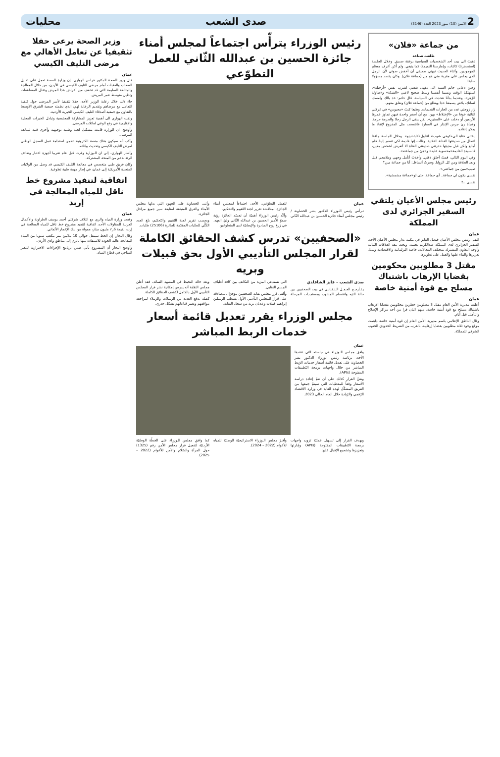2 الاثنين (10) تموز 2023 العدد (3146) صدى الشعب محليات
من جماعة «فلان»
طلعت شناعة
ذهبتُ الى بيت أحد الشخصيات السياسية برفقة صديق. وخلال الجلسة (استحضرنا) كائنات، و(مارسنا النميمة) كما ينبغي. ولم أكن أعرف معظم الموجودين. وأثناء الحديث نبهني صديقي أن أخفض صوتي لأن الرجل الذي يجلس على مقربة مني هو من (جماعة فلان). وكان يقصد مسؤولا سابقا.
وحين دعاني حاتم السيد الى مقهى شعبي لشرب نفس «أرجيلة»، استهلكنا الوقت ونسينا أنفسنا وسط ضجيج لاعبي «الشدّة» و«طاولة الزّهر»، وعندما بدأنا نتحدث في السياسة، قال حاتم: خذ بالك وامسك لسانك، بلاش يسمعنا حدا ويطلع من (جماعة فلان) ونعلق معهم.
زار زوجتي عدد من الجارات القديمات. وطبعا كنتُ «محبوس» في غرفتي النائية خوفا من «الإختلاط» بهن. مع أن أصغر واحدة فيهن تجاوز عمرها الأربعين أو دخلت على «الستين». لكن يبقى الرجل رجلا والحرمة حرمة. وفجأة رن جرس الإنذار في العمارة فانتفضت مثل المفزوع لإنقاذ ما يمكن إنقاذه.
دعتني فتاة الى«كوفي شوب» لتناول«كابتشينو». وخلال الجلسة جاءها اتصال من صديقتها الفنانة الفلانية. وقالت إنها قادمة لكي تنضم إلينا. فلم أمانع ولكن قبل مجيئها حذرتني صديقتي الفتاة الا أتعرض لشخص معين، فالسيدة القادمة«محسوبة عليه» و«هيّ من جماعته».
وفي اليوم التالي، قمتُ أحلق ذقني. وأخذتُ أتأمل وجهي وملامحي قبل وبعد الحلاقة ومن كل الزوايا. وصرتُ أتساءل: أنا من جماعة مين؟
طيب«مين من جماعتي».
نفسي يكون لي جماعة.. أي جماعة. حتى لو«جماعة مشمشية».
نفسي..،!!
رئيس مجلس الأعيان يلتقي السفير الجزائري لدى المملكة
عمان
التقى رئيس مجلس الأعيان فيصل الفايز في مكتبه بدار مجلس الأعيان الأحد، السفير الجزائري لدى المملكة عبدالكريم بحسه، وبحث معه العلاقات الثنائية وأوجه التعاون المشترك بمختلف المجالات، خاصة البرلمانية والاقتصادية وسبل تعزيزها والبناء عليها والعمل على تطويرها.
مقتل 3 مطلوبين محكومين بقضايا الإرهاب باشتباك مسلح مع قوة أمنية خاصة
عمان
أعلنت مديرية الأمن العام مقتل 3 مطلوبين خطرين محكومين بقضايا الإرهاب باشتباك مسلح مع قوة أمنية خاصة، منهم اثنان فرا من أحد مراكز الإصلاح والتأهيل قبل أيام.
وقال الناطق الإعلامي باسم مديرية الأمن العام إن قوة أمنية خاصة داهمت موقع وجود ثلاثة مطلوبين بقضايا إرهابية، بالقرب من الشريط الحدودي الجنوب الشرقي للمملكة.
رئيس الوزراء يترأّس اجتماعاً لمجلس أمناء جائزة الحسين بن عبدالله الثّاني للعمل التطوّعي
عمان
تـرأس رئيس الـوزراء الدكتور بشر الخصاونة / رئيس مجلس أمناء جائزة الحسين بن عبدالله الثّاني للعمل التطوّعي، الأحد، اجتماعاً لمجلس أمناء الجائزة، لمناقشة تقرير لجنة التّقييم والتحكيم.
وأكّد رئيس الوزراء أهميّة أن تجسّد الجائزة رؤية سموّ الأمير الحسين بن عبدالله الثّاني وليّ العهد، في زرع روح المبادرة والإيجابيّة لدى المتطوعين.
وأثنى الخصاونة على الجهود التي بذلها مجلس الأمناء والفرق المنبثقة لمتابعة سير جميع مراحل الجائزة.
وبحسب تقرير لجنة التّقييم والتّحكيم، بلغ العدد الكُلّي للطلبات المقدّمة للجائزة (25106) طلبات.
«الصحفيين» تدرس كشف الحقائق الكاملة لقرار المجلس التأديبي الأول بحق قبيلات وبريه
صدى الشعب – فايز الشاقلدي
يـتـأرجـح العـمـل الـنـقـابـي في بيت الصحفيين بين حالة التيه وانقسام المشهد، ومستجدات المرحلة التي تستدعي المزيد من التكاتف بين كافة أطياف الجسم النقابي.
وألقى قرر مجلس نقابة الصحفيين مؤخرًا بالمصادقة على قرار المجلس التأديبي الأول بشطب الزميلين إبراهيم قبيلات وعدنان برية من سجل النقابة.
وبعد حالة التخبط في المشهد السائد، فقد أعلن مجلس النقابة أنه يدرس إمكانية نشر قرار المجلس التأديبي الأول بالكامل لكشف الحقائق الكاملة.
كفيلة بدفع العديد من الزميلات والزملاء لمراجعة مواقفهم وتغيير قناعاتهم بشكل جذري.
مجلس الوزراء يقرر تعديل قائمة أسعار خدمات الربط المباشر
عمان
وافق مجلس الـوزراء في جلسته التي عقدها الأحد، برئاسة رئيس الوزراء الدكتور بشر الخصاونة على تعديل قائمة أسعار خدمات الرّبط المباشر من خلال واجهات برمجة التّطبيقات المفتوحة (APIs).
ونصّ القرار كذلك على أن تتمّ إعادة دراسة الأسعار وفقاً للمعطيات التي سيتمّ جمعها من الفريق المشكّل لهذه الغاية في وزارة الاقتصاد الرّقمي والرّيادة خلال العام الحالي 2023.
ويهدف القرار إلى تسهيل عمليّة تزويد واجهات برمجة التّطبيقات المفتوحة (APIs) وإدارتها وتعزيزها وتشجيع الإقبال عليها.
وأقـرّ مجلس الـوزراء الاستراتيجيّة الوطنيّة للمياه للأعوام (2022 – 2024).
كما وافق مجلس الـوزراء على الخطّة الوطنيّة الأردنيّة لتفعيل قرار مجلس الأمن رقم (1325) حول المرأة والسّلام والأمن للأعوام (2022 – 2025).
وزير الصحة يرعى حفلا تثقيفيا عن تعامل الأهالي مع مرضى التليف الكيسي
عمان
قال وزير الصحة الدكتور فراس الهواري، إن وزارة الصحة تعمل على تذليل الصعاب والعقبات أمام مرضى التليف الكيسي في الأردن، من خلال المعالجة والمتابعة السليمة التي قد تخفف من أعراض هذا المرض وتقلل المضاعفات وتطيل متوسط عمر المريض.
جاء ذلك خلال رعاية الوزير الأحد، حفلا تثقيفيا لأسر المرضى حول كيفية التعامل مع مرضاهم وتقديم الرعاية لهم، الذي نظمته جمعية الشرق الأوسط بالتعاون مع جمعية أصدقاء التليف الكيسي الخيرية الأردنية.
ولفت الهواري الى أهمية تعزيز المشاركة المجتمعية وتبادل الخبرات المحلية والإقليمية في رفع الوعي لعائلات المرضى.
وأوضح، ان الوزارة قامت بتشكيل لجنة وطنية توجيهية وأخرى فنية لمتابعة المرضى.
وأكد، أنه سيكون هناك منصة الكترونية تضمن استدامة عمل السجل الوطني لمرض التليف الكيسي وتحديث بياناته.
وأشار الهواري، إلى ان الـوزارة وفرت قبل عام تقريبا أجهزة اختبار وظائف الرئة بدعم من المنحة المشتركة.
وكان فريق طبي متخصص في معالجة التليف الكيسي قد وصل من الولايات المتحدة الأمريكية إلى عمان، في إطار مهمة طبية تطوعية.
اتفاقية لتنفيذ مشروع خط ناقل للمياه المعالجة في إربد
عمان
وقعت وزارة المياه والري مع ائتلاف شركتي أحمد يوسف الطراونة والأعمال العربية للمقاولات الأحد، اتفاقية لتنفيذ مشروع خط ناقل للمياه المعالجة في إربد، بقيمة 6ر7 مليون دينار، ممولة من بنك الإعمار الألماني.
وقال النجار، إن الخط سينقل حوالي 10 ملايين متر مكعب سنويا من المياه المعالجة عالية الجودة للاستفادة منها بالري إلى مناطق وادي الأردن.
وأوضح النجار أن المشروع يأتي ضمن برنامج الإجراءات الاحترازية للتغير المناخي في قطاع المياه.